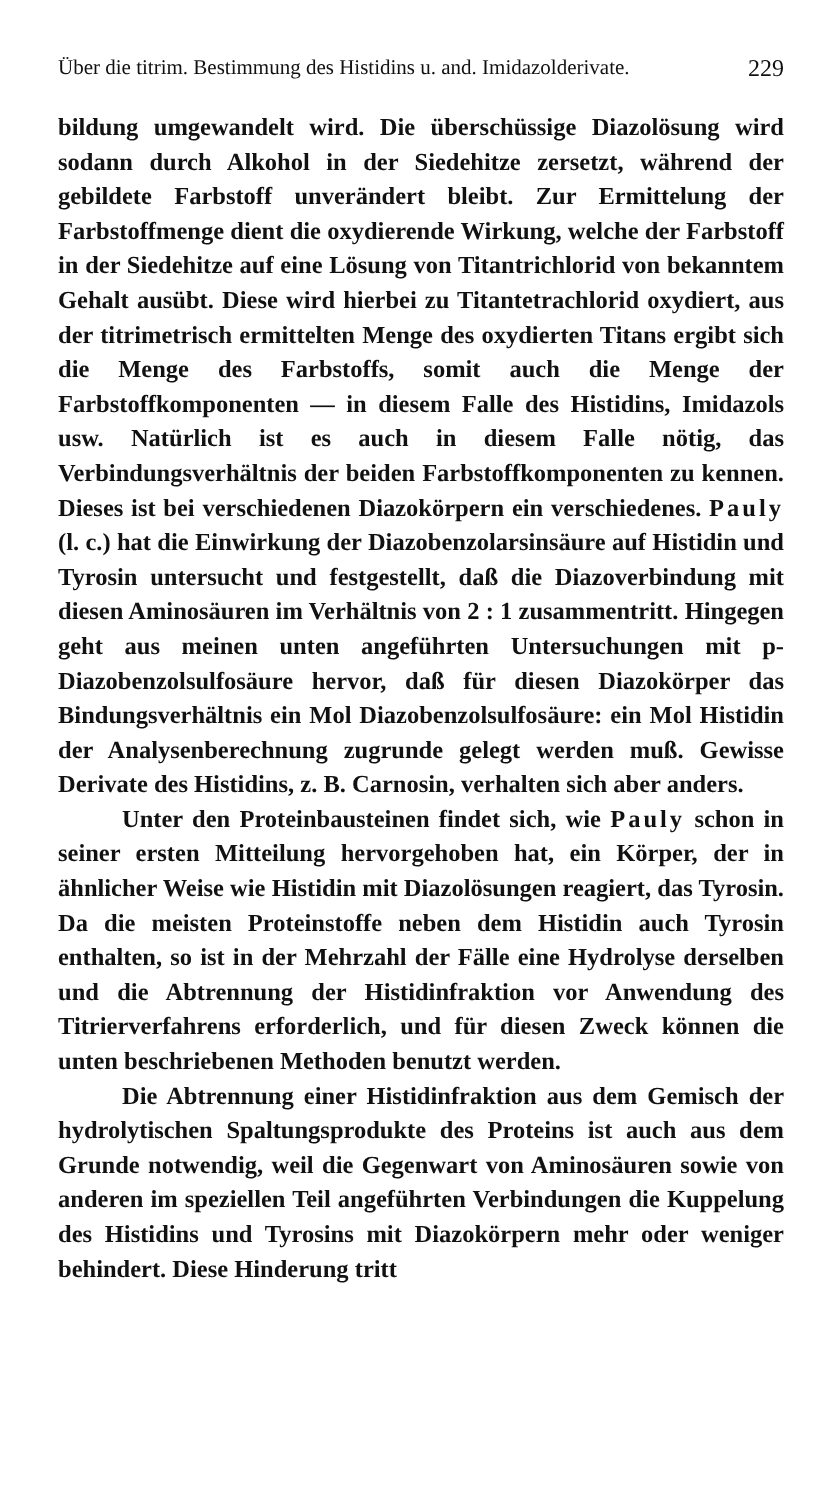Über die titrim. Bestimmung des Histidins u. and. Imidazolderivate. 229
bildung umgewandelt wird. Die überschüssige Diazolösung wird sodann durch Alkohol in der Siedehitze zersetzt, während der gebildete Farbstoff unverändert bleibt. Zur Ermittelung der Farbstoffmenge dient die oxydierende Wirkung, welche der Farbstoff in der Siedehitze auf eine Lösung von Titantrichlorid von bekanntem Gehalt ausübt. Diese wird hierbei zu Titantetrachlorid oxydiert, aus der titrimetrisch ermittelten Menge des oxydierten Titans ergibt sich die Menge des Farbstoffs, somit auch die Menge der Farbstoffkomponenten — in diesem Falle des Histidins, Imidazols usw. Natürlich ist es auch in diesem Falle nötig, das Verbindungsverhältnis der beiden Farbstoffkomponenten zu kennen. Dieses ist bei verschiedenen Diazokörpern ein verschiedenes. Pauly (l. c.) hat die Einwirkung der Diazobenzolarsinsäure auf Histidin und Tyrosin untersucht und festgestellt, daß die Diazoverbindung mit diesen Aminosäuren im Verhältnis von 2 : 1 zusammentritt. Hingegen geht aus meinen unten angeführten Untersuchungen mit p-Diazobenzolsulfosäure hervor, daß für diesen Diazokörper das Bindungsverhältnis ein Mol Diazobenzolsulfosäure: ein Mol Histidin der Analysenberechnung zugrunde gelegt werden muß. Gewisse Derivate des Histidins, z. B. Carnosin, verhalten sich aber anders.
Unter den Proteinbausteinen findet sich, wie Pauly schon in seiner ersten Mitteilung hervorgehoben hat, ein Körper, der in ähnlicher Weise wie Histidin mit Diazolösungen reagiert, das Tyrosin. Da die meisten Proteinstoffe neben dem Histidin auch Tyrosin enthalten, so ist in der Mehrzahl der Fälle eine Hydrolyse derselben und die Abtrennung der Histidinfraktion vor Anwendung des Titrierverfahrens erforderlich, und für diesen Zweck können die unten beschriebenen Methoden benutzt werden.
Die Abtrennung einer Histidinfraktion aus dem Gemisch der hydrolytischen Spaltungsprodukte des Proteins ist auch aus dem Grunde notwendig, weil die Gegenwart von Aminosäuren sowie von anderen im speziellen Teil angeführten Verbindungen die Kuppelung des Histidins und Tyrosins mit Diazokörpern mehr oder weniger behindert. Diese Hinderung tritt